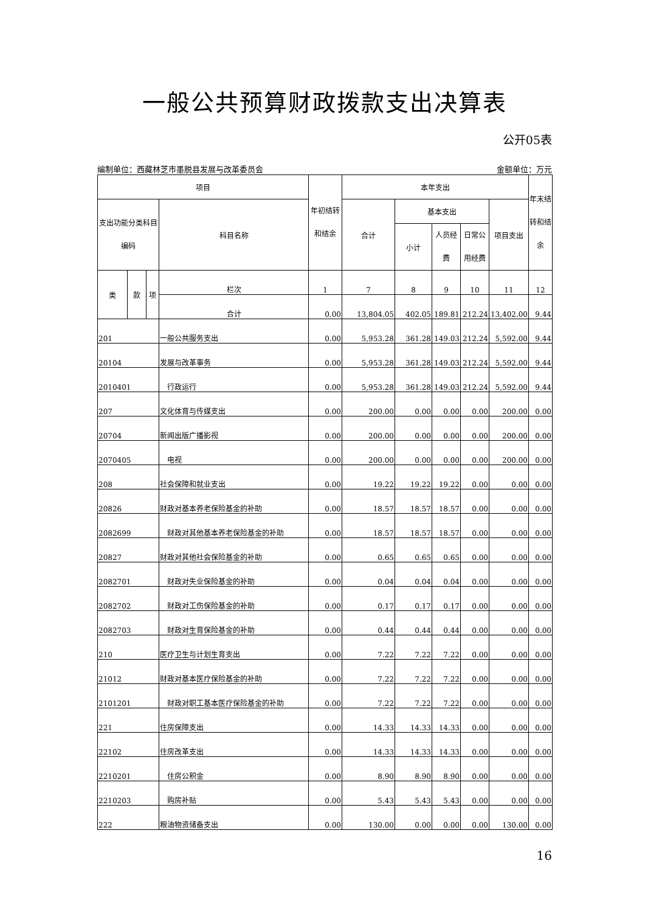一般公共预算财政拨款支出决算表
公开05表
编制单位：西藏林芝市墨脱县发展与改革委员会 金额单位：万元
| 项目 | | | | 年初结转和结余 | 本年支出 | | | | | 年末结转和结余 |
| --- | --- | --- | --- | --- | --- | --- | --- | --- | --- | --- |
| 支出功能分类科目编码 | | | 科目名称 | | 合计 | 基本支出 | | | 项目支出 | |
| | | | | | | 小计 | 人员经费 | 日常公用经费 | | |
| 类 | 款 | 项 | 栏次 | 1 | 7 | 8 | 9 | 10 | 11 | 12 |
| | | | 合计 | 0.00 | 13,804.05 | 402.05 | 189.81 | 212.24 | 13,402.00 | 9.44 |
| 201 | | | 一般公共服务支出 | 0.00 | 5,953.28 | 361.28 | 149.03 | 212.24 | 5,592.00 | 9.44 |
| 20104 | | | 发展与改革事务 | 0.00 | 5,953.28 | 361.28 | 149.03 | 212.24 | 5,592.00 | 9.44 |
| 2010401 | | | 行政运行 | 0.00 | 5,953.28 | 361.28 | 149.03 | 212.24 | 5,592.00 | 9.44 |
| 207 | | | 文化体育与传媒支出 | 0.00 | 200.00 | 0.00 | 0.00 | 0.00 | 200.00 | 0.00 |
| 20704 | | | 新闻出版广播影视 | 0.00 | 200.00 | 0.00 | 0.00 | 0.00 | 200.00 | 0.00 |
| 2070405 | | | 电视 | 0.00 | 200.00 | 0.00 | 0.00 | 0.00 | 200.00 | 0.00 |
| 208 | | | 社会保障和就业支出 | 0.00 | 19.22 | 19.22 | 19.22 | 0.00 | 0.00 | 0.00 |
| 20826 | | | 财政对基本养老保险基金的补助 | 0.00 | 18.57 | 18.57 | 18.57 | 0.00 | 0.00 | 0.00 |
| 2082699 | | | 财政对其他基本养老保险基金的补助 | 0.00 | 18.57 | 18.57 | 18.57 | 0.00 | 0.00 | 0.00 |
| 20827 | | | 财政对其他社会保险基金的补助 | 0.00 | 0.65 | 0.65 | 0.65 | 0.00 | 0.00 | 0.00 |
| 2082701 | | | 财政对失业保险基金的补助 | 0.00 | 0.04 | 0.04 | 0.04 | 0.00 | 0.00 | 0.00 |
| 2082702 | | | 财政对工伤保险基金的补助 | 0.00 | 0.17 | 0.17 | 0.17 | 0.00 | 0.00 | 0.00 |
| 2082703 | | | 财政对生育保险基金的补助 | 0.00 | 0.44 | 0.44 | 0.44 | 0.00 | 0.00 | 0.00 |
| 210 | | | 医疗卫生与计划生育支出 | 0.00 | 7.22 | 7.22 | 7.22 | 0.00 | 0.00 | 0.00 |
| 21012 | | | 财政对基本医疗保险基金的补助 | 0.00 | 7.22 | 7.22 | 7.22 | 0.00 | 0.00 | 0.00 |
| 2101201 | | | 财政对职工基本医疗保险基金的补助 | 0.00 | 7.22 | 7.22 | 7.22 | 0.00 | 0.00 | 0.00 |
| 221 | | | 住房保障支出 | 0.00 | 14.33 | 14.33 | 14.33 | 0.00 | 0.00 | 0.00 |
| 22102 | | | 住房改革支出 | 0.00 | 14.33 | 14.33 | 14.33 | 0.00 | 0.00 | 0.00 |
| 2210201 | | | 住房公积金 | 0.00 | 8.90 | 8.90 | 8.90 | 0.00 | 0.00 | 0.00 |
| 2210203 | | | 购房补贴 | 0.00 | 5.43 | 5.43 | 5.43 | 0.00 | 0.00 | 0.00 |
| 222 | | | 粮油物资储备支出 | 0.00 | 130.00 | 0.00 | 0.00 | 0.00 | 130.00 | 0.00 |
16